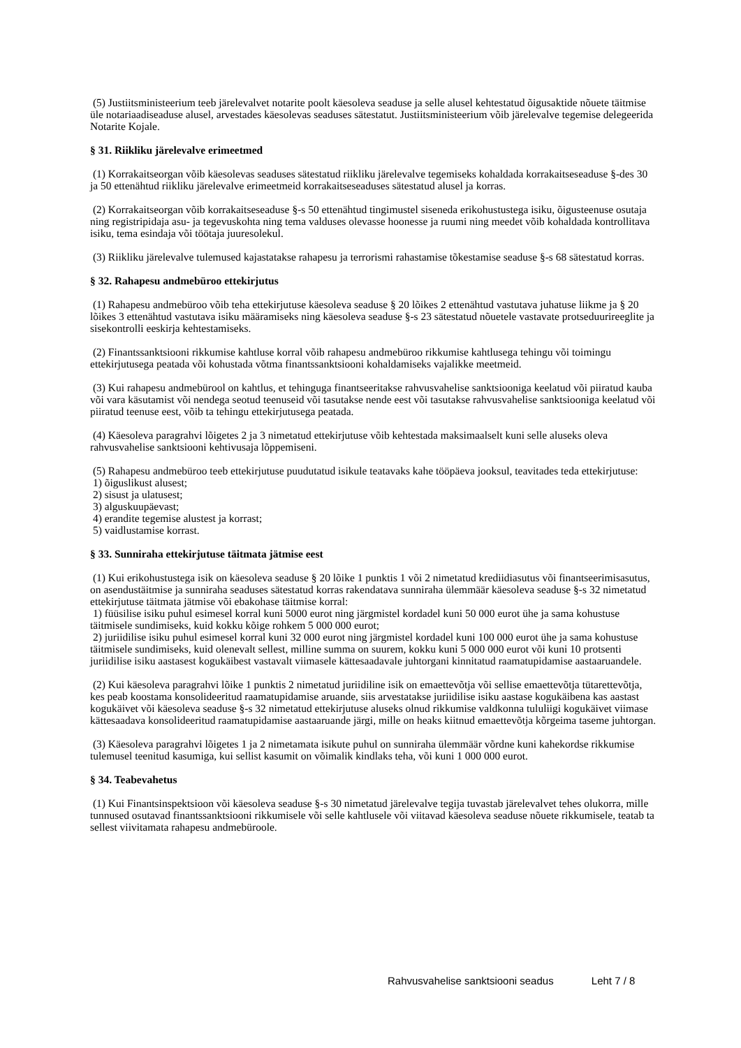(5) Justiitsministeerium teeb järelevalvet notarite poolt käesoleva seaduse ja selle alusel kehtestatud õigusaktide nõuete täitmise üle notariaadiseaduse alusel, arvestades käesolevas seaduses sätestatut. Justiitsministeerium võib järelevalve tegemise delegeerida Notarite Kojale.
§ 31. Riikliku järelevalve erimeetmed
(1) Korrakaitseorgan võib käesolevas seaduses sätestatud riikliku järelevalve tegemiseks kohaldada korrakaitseseaduse §-des 30 ja 50 ettenähtud riikliku järelevalve erimeetmeid korrakaitseseaduses sätestatud alusel ja korras.
(2) Korrakaitseorgan võib korrakaitseseaduse §-s 50 ettenähtud tingimustel siseneda erikohustustega isiku, õigusteenuse osutaja ning registripidaja asu- ja tegevuskohta ning tema valduses olevasse hoonesse ja ruumi ning meedet võib kohaldada kontrollitava isiku, tema esindaja või töötaja juuresolekul.
(3) Riikliku järelevalve tulemused kajastatakse rahapesu ja terrorismi rahastamise tõkestamise seaduse §-s 68 sätestatud korras.
§ 32. Rahapesu andmebüroo ettekirjutus
(1) Rahapesu andmebüroo võib teha ettekirjutuse käesoleva seaduse § 20 lõikes 2 ettenähtud vastutava juhatuse liikme ja § 20 lõikes 3 ettenähtud vastutava isiku määramiseks ning käesoleva seaduse §-s 23 sätestatud nõuetele vastavate protseduurireeglite ja sisekontrolli eeskirja kehtestamiseks.
(2) Finantssanktsiooni rikkumise kahtluse korral võib rahapesu andmebüroo rikkumise kahtlusega tehingu või toimingu ettekirjutusega peatada või kohustada võtma finantssanktsiooni kohaldamiseks vajalikke meetmeid.
(3) Kui rahapesu andmebürool on kahtlus, et tehinguga finantseeritakse rahvusvahelise sanktsiooniga keelatud või piiratud kauba või vara käsutamist või nendega seotud teenuseid või tasutakse nende eest või tasutakse rahvusvahelise sanktsiooniga keelatud või piiratud teenuse eest, võib ta tehingu ettekirjutusega peatada.
(4) Käesoleva paragrahvi lõigetes 2 ja 3 nimetatud ettekirjutuse võib kehtestada maksimaalselt kuni selle aluseks oleva rahvusvahelise sanktsiooni kehtivusaja lõppemiseni.
(5) Rahapesu andmebüroo teeb ettekirjutuse puudutatud isikule teatavaks kahe tööpäeva jooksul, teavitades teda ettekirjutuse:
1) õiguslikust alusest;
2) sisust ja ulatusest;
3) alguskuupäevast;
4) erandite tegemise alustest ja korrast;
5) vaidlustamise korrast.
§ 33. Sunniraha ettekirjutuse täitmata jätmise eest
(1) Kui erikohustustega isik on käesoleva seaduse § 20 lõike 1 punktis 1 või 2 nimetatud krediidiasutus või finantseerimisasutus, on asendustäitmise ja sunniraha seaduses sätestatud korras rakendatava sunniraha ülemmäär käesoleva seaduse §-s 32 nimetatud ettekirjutuse täitmata jätmise või ebakohase täitmise korral:
1) füüsilise isiku puhul esimesel korral kuni 5000 eurot ning järgmistel kordadel kuni 50 000 eurot ühe ja sama kohustuse täitmisele sundimiseks, kuid kokku kõige rohkem 5 000 000 eurot;
2) juriidilise isiku puhul esimesel korral kuni 32 000 eurot ning järgmistel kordadel kuni 100 000 eurot ühe ja sama kohustuse täitmisele sundimiseks, kuid olenevalt sellest, milline summa on suurem, kokku kuni 5 000 000 eurot või kuni 10 protsenti juriidilise isiku aastasest kogukäibest vastavalt viimasele kättesaadavale juhtorgani kinnitatud raamatupidamise aastaaruandele.
(2) Kui käesoleva paragrahvi lõike 1 punktis 2 nimetatud juriidiline isik on emaettevõtja või sellise emaettevõtja tütarettevõtja, kes peab koostama konsolideeritud raamatupidamise aruande, siis arvestatakse juriidilise isiku aastase kogukäibena kas aastast kogukäivet või käesoleva seaduse §-s 32 nimetatud ettekirjutuse aluseks olnud rikkumise valdkonna tululiigi kogukäivet viimase kättesaadava konsolideeritud raamatupidamise aastaaruande järgi, mille on heaks kiitnud emaettevõtja kõrgeima taseme juhtorgan.
(3) Käesoleva paragrahvi lõigetes 1 ja 2 nimetamata isikute puhul on sunniraha ülemmäär võrdne kuni kahekordse rikkumise tulemusel teenitud kasumiga, kui sellist kasumit on võimalik kindlaks teha, või kuni 1 000 000 eurot.
§ 34. Teabevahetus
(1) Kui Finantsinspektsioon või käesoleva seaduse §-s 30 nimetatud järelevalve tegija tuvastab järelevalvet tehes olukorra, mille tunnused osutavad finantssanktsiooni rikkumisele või selle kahtlusele või viitavad käesoleva seaduse nõuete rikkumisele, teatab ta sellest viivitamata rahapesu andmebüroole.
Rahvusvahelise sanktsiooni seadus Leht 7 / 8